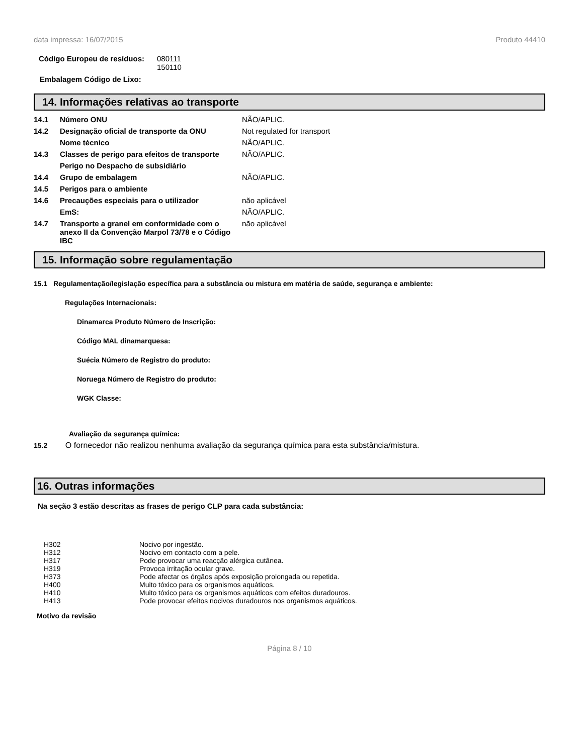data impressa: 16/07/2015 Produto 44410
| Código Europeu de resíduos: | 080111 150110 |
Embalagem Código de Lixo:
14. Informações relativas ao transporte
| 14.1 | Número ONU | NÃO/APLIC. |
| 14.2 | Designação oficial de transporte da ONU | Not regulated for transport |
| | Nome técnico | NÃO/APLIC. |
| 14.3 | Classes de perigo para efeitos de transporte | NÃO/APLIC. |
| | Perigo no Despacho de subsidiário | |
| 14.4 | Grupo de embalagem | NÃO/APLIC. |
| 14.5 | Perigos para o ambiente | |
| 14.6 | Precauções especiais para o utilizador | não aplicável |
| | EmS: | NÃO/APLIC. |
| 14.7 | Transporte a granel em conformidade com o anexo II da Convenção Marpol 73/78 e o Código IBC | não aplicável |
15. Informação sobre regulamentação
15.1 Regulamentação/legislação específica para a substância ou mistura em matéria de saúde, segurança e ambiente:
Regulações Internacionais:
Dinamarca Produto Número de Inscrição:
Código MAL dinamarquesa:
Suécia Número de Registro do produto:
Noruega Número de Registro do produto:
WGK Classe:
Avaliação da segurança química:
15.2 O fornecedor não realizou nenhuma avaliação da segurança química para esta substância/mistura.
16. Outras informações
Na seção 3 estão descritas as frases de perigo CLP para cada substância:
| H302 | Nocivo por ingestão. |
| H312 | Nocivo em contacto com a pele. |
| H317 | Pode provocar uma reacção alérgica cutânea. |
| H319 | Provoca irritação ocular grave. |
| H373 | Pode afectar os órgãos após exposição prolongada ou repetida. |
| H400 | Muito tóxico para os organismos aquáticos. |
| H410 | Muito tóxico para os organismos aquáticos com efeitos duradouros. |
| H413 | Pode provocar efeitos nocivos duradouros nos organismos aquáticos. |
Motivo da revisão
Página 8 / 10